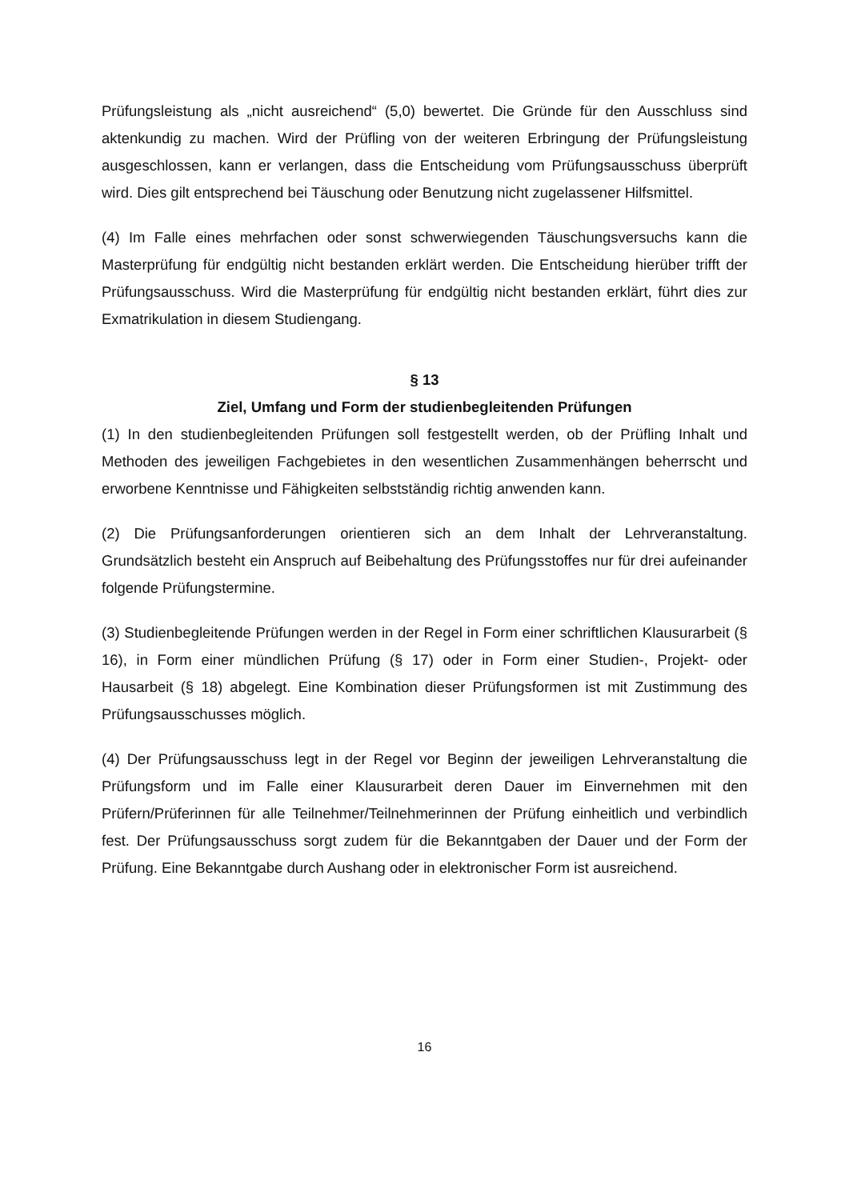Prüfungsleistung als „nicht ausreichend“ (5,0) bewertet. Die Gründe für den Ausschluss sind aktenkundig zu machen. Wird der Prüfling von der weiteren Erbringung der Prüfungsleistung ausgeschlossen, kann er verlangen, dass die Entscheidung vom Prüfungsausschuss überprüft wird. Dies gilt entsprechend bei Täuschung oder Benutzung nicht zugelassener Hilfsmittel.
(4) Im Falle eines mehrfachen oder sonst schwerwiegenden Täuschungsversuchs kann die Masterprüfung für endgültig nicht bestanden erklärt werden. Die Entscheidung hierüber trifft der Prüfungsausschuss. Wird die Masterprüfung für endgültig nicht bestanden erklärt, führt dies zur Exmatrikulation in diesem Studiengang.
§ 13
Ziel, Umfang und Form der studienbegleitenden Prüfungen
(1) In den studienbegleitenden Prüfungen soll festgestellt werden, ob der Prüfling Inhalt und Methoden des jeweiligen Fachgebietes in den wesentlichen Zusammenhängen beherrscht und erworbene Kenntnisse und Fähigkeiten selbstständig richtig anwenden kann.
(2) Die Prüfungsanforderungen orientieren sich an dem Inhalt der Lehrveranstaltung. Grundsätzlich besteht ein Anspruch auf Beibehaltung des Prüfungsstoffes nur für drei aufeinander folgende Prüfungstermine.
(3) Studienbegleitende Prüfungen werden in der Regel in Form einer schriftlichen Klausurarbeit (§ 16), in Form einer mündlichen Prüfung (§ 17) oder in Form einer Studien-, Projekt- oder Hausarbeit (§ 18) abgelegt. Eine Kombination dieser Prüfungsformen ist mit Zustimmung des Prüfungsausschusses möglich.
(4) Der Prüfungsausschuss legt in der Regel vor Beginn der jeweiligen Lehrveranstaltung die Prüfungsform und im Falle einer Klausurarbeit deren Dauer im Einvernehmen mit den Prüfern/Prüferinnen für alle Teilnehmer/Teilnehmerinnen der Prüfung einheitlich und verbindlich fest. Der Prüfungsausschuss sorgt zudem für die Bekanntgaben der Dauer und der Form der Prüfung. Eine Bekanntgabe durch Aushang oder in elektronischer Form ist ausreichend.
16